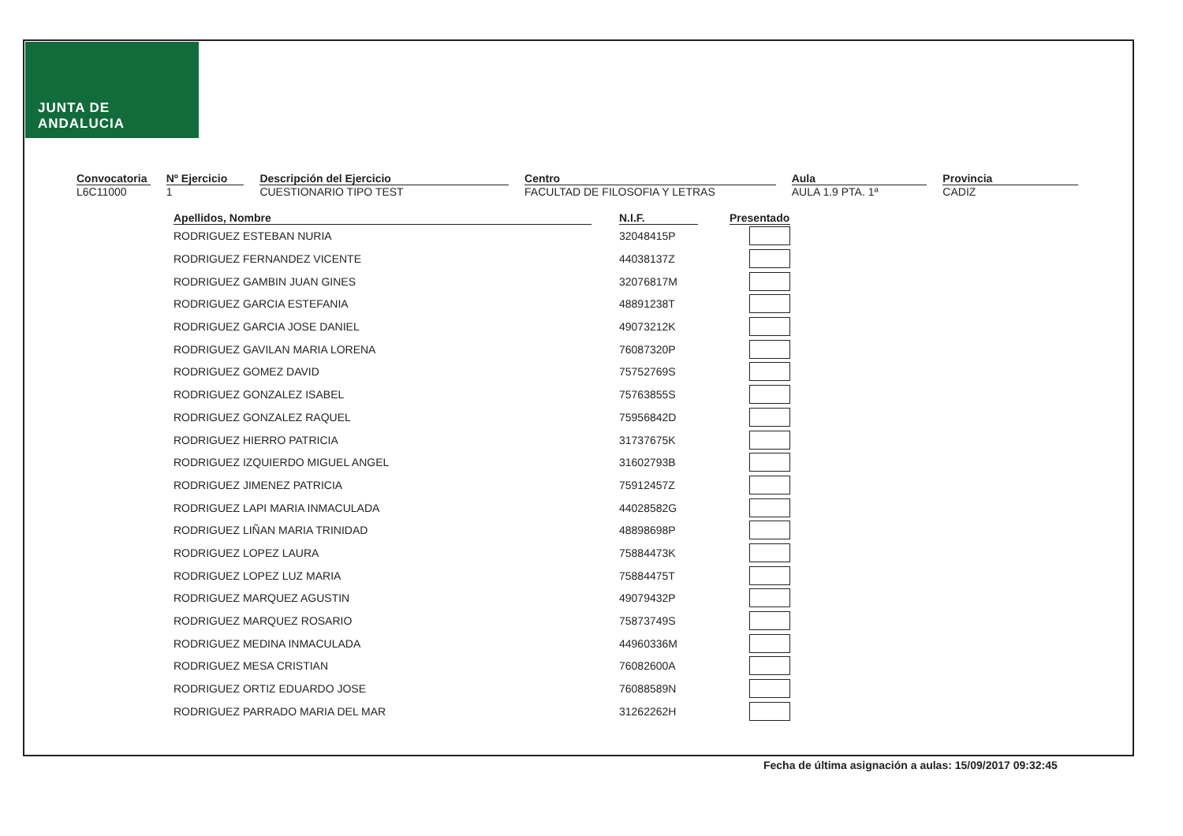JUNTA DE ANDALUCIA
Convocatoria
L6C11000
Nº Ejercicio
1
Descripción del Ejercicio
CUESTIONARIO TIPO TEST
Centro
FACULTAD DE FILOSOFIA Y LETRAS
Aula
AULA 1.9 PTA. 1ª
Provincia
CADIZ
| Apellidos, Nombre | | N.I.F. | | Presentado |
| --- | --- | --- | --- | --- |
| RODRIGUEZ ESTEBAN NURIA | | 32048415P | | |
| RODRIGUEZ FERNANDEZ VICENTE | | 44038137Z | | |
| RODRIGUEZ GAMBIN JUAN GINES | | 32076817M | | |
| RODRIGUEZ GARCIA ESTEFANIA | | 48891238T | | |
| RODRIGUEZ GARCIA JOSE DANIEL | | 49073212K | | |
| RODRIGUEZ GAVILAN MARIA LORENA | | 76087320P | | |
| RODRIGUEZ GOMEZ DAVID | | 75752769S | | |
| RODRIGUEZ GONZALEZ ISABEL | | 75763855S | | |
| RODRIGUEZ GONZALEZ RAQUEL | | 75956842D | | |
| RODRIGUEZ HIERRO PATRICIA | | 31737675K | | |
| RODRIGUEZ IZQUIERDO MIGUEL ANGEL | | 31602793B | | |
| RODRIGUEZ JIMENEZ PATRICIA | | 75912457Z | | |
| RODRIGUEZ LAPI MARIA INMACULADA | | 44028582G | | |
| RODRIGUEZ LIÑAN MARIA TRINIDAD | | 48898698P | | |
| RODRIGUEZ LOPEZ LAURA | | 75884473K | | |
| RODRIGUEZ LOPEZ LUZ MARIA | | 75884475T | | |
| RODRIGUEZ MARQUEZ AGUSTIN | | 49079432P | | |
| RODRIGUEZ MARQUEZ ROSARIO | | 75873749S | | |
| RODRIGUEZ MEDINA INMACULADA | | 44960336M | | |
| RODRIGUEZ MESA CRISTIAN | | 76082600A | | |
| RODRIGUEZ ORTIZ EDUARDO JOSE | | 76088589N | | |
| RODRIGUEZ PARRADO MARIA DEL MAR | | 31262262H | | |
Fecha de última asignación a aulas: 15/09/2017 09:32:45